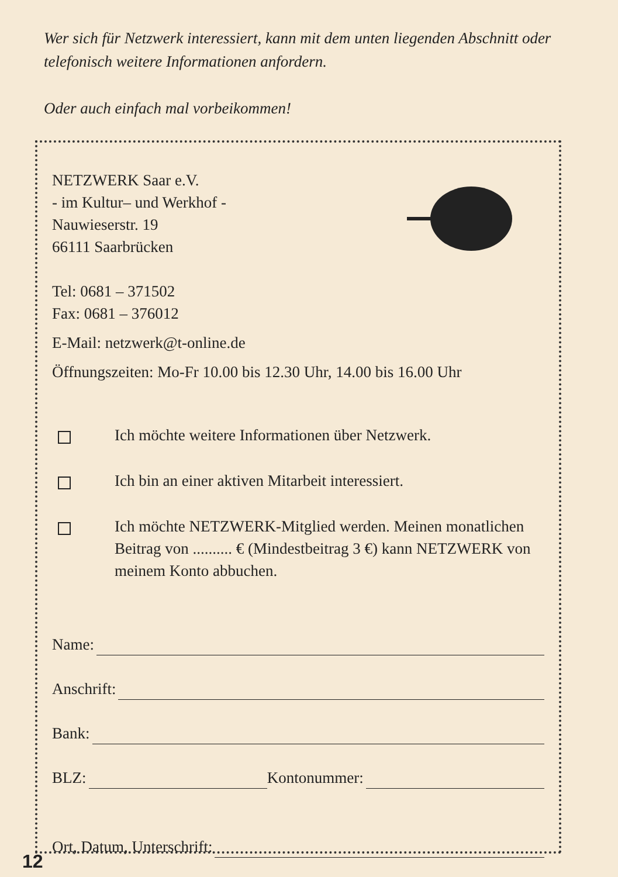Wer sich für Netzwerk interessiert, kann mit dem unten liegenden Abschnitt oder telefonisch weitere Informationen anfordern.
Oder auch einfach mal vorbeikommen!
NETZWERK Saar e.V.
- im Kultur– und Werkhof -
Nauwieserstr. 19
66111 Saarbrücken
Tel: 0681 – 371502
Fax: 0681 – 376012
E-Mail: netzwerk@t-online.de
Öffnungszeiten: Mo-Fr 10.00 bis 12.30 Uhr, 14.00 bis 16.00 Uhr
Ich möchte weitere Informationen über Netzwerk.
Ich bin an einer aktiven Mitarbeit interessiert.
Ich möchte NETZWERK-Mitglied werden. Meinen monatlichen Beitrag von .......... € (Mindestbeitrag 3 €) kann NETZWERK von meinem Konto abbuchen.
Name:
Anschrift:
Bank:
BLZ: Kontonummer:
Ort, Datum, Unterschrift:
12